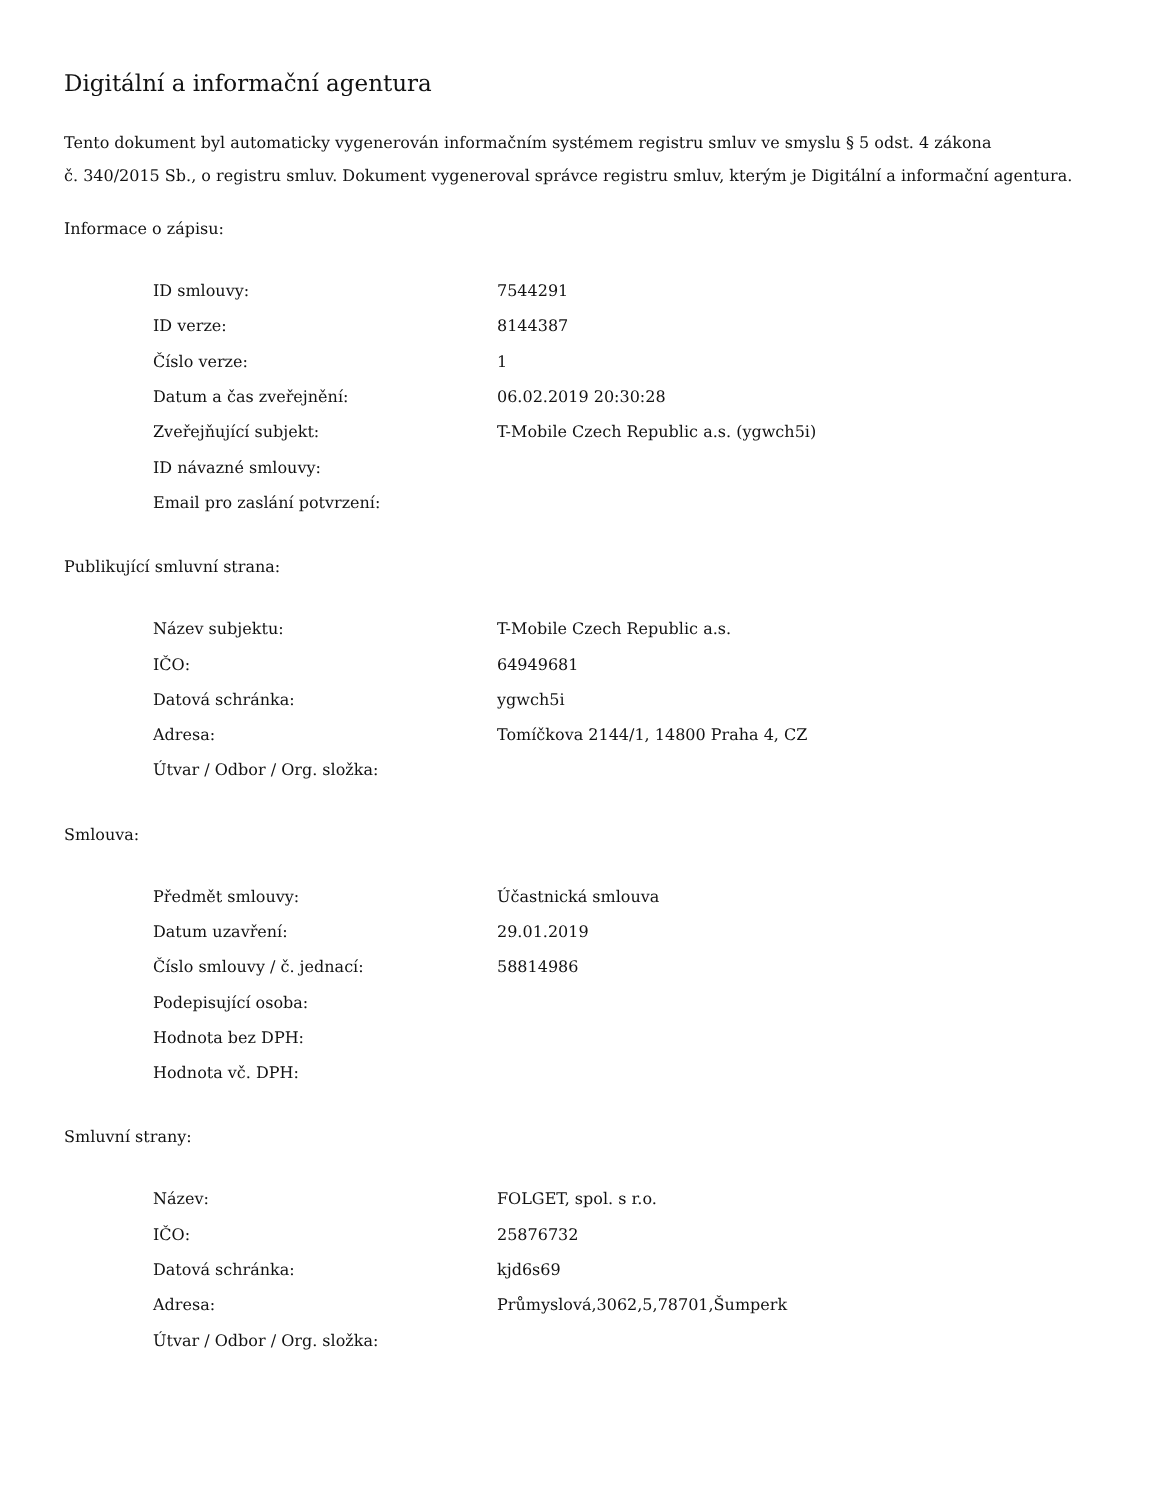Digitální a informační agentura
Tento dokument byl automaticky vygenerován informačním systémem registru smluv ve smyslu § 5 odst. 4 zákona
č. 340/2015 Sb., o registru smluv. Dokument vygeneroval správce registru smluv, kterým je Digitální a informační agentura.
Informace o zápisu:
| ID smlouvy: | 7544291 |
| ID verze: | 8144387 |
| Číslo verze: | 1 |
| Datum a čas zveřejnění: | 06.02.2019 20:30:28 |
| Zveřejňující subjekt: | T-Mobile Czech Republic a.s. (ygwch5i) |
| ID návazné smlouvy: | |
| Email pro zaslání potvrzení: | |
Publikující smluvní strana:
| Název subjektu: | T-Mobile Czech Republic a.s. |
| IČO: | 64949681 |
| Datová schránka: | ygwch5i |
| Adresa: | Tomíčkova 2144/1, 14800 Praha 4, CZ |
| Útvar / Odbor / Org. složka: | |
Smlouva:
| Předmět smlouvy: | Účastnická smlouva |
| Datum uzavření: | 29.01.2019 |
| Číslo smlouvy / č. jednací: | 58814986 |
| Podepisující osoba: | |
| Hodnota bez DPH: | |
| Hodnota vč. DPH: | |
Smluvní strany:
| Název: | FOLGET, spol. s r.o. |
| IČO: | 25876732 |
| Datová schránka: | kjd6s69 |
| Adresa: | Průmyslová,3062,5,78701,Šumperk |
| Útvar / Odbor / Org. složka: | |